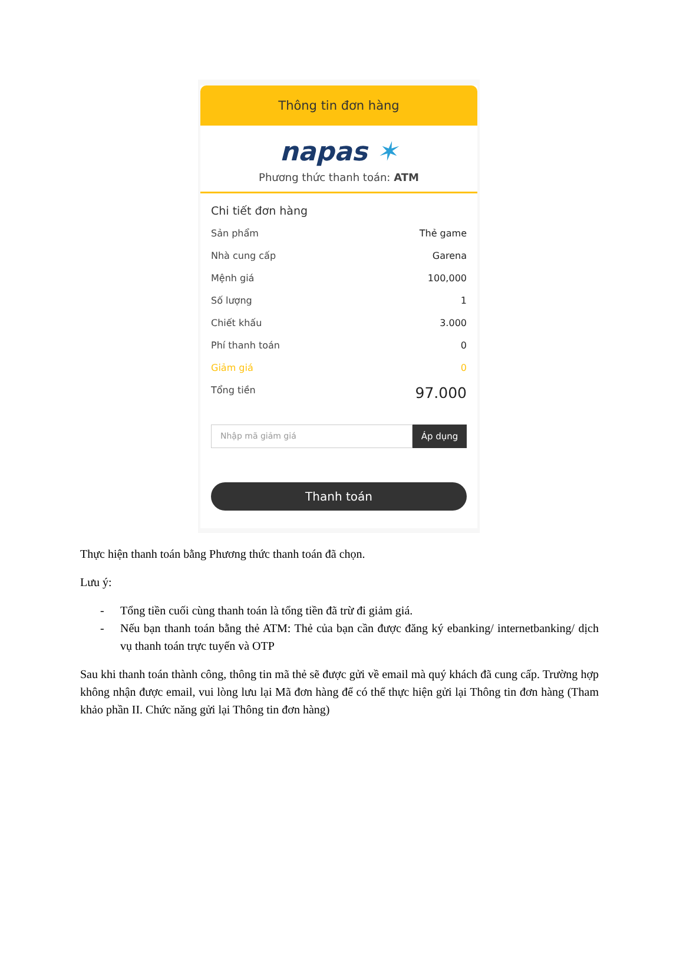Thông tin đơn hàng
napas ✶
Phương thức thanh toán: ATM
Chi tiết đơn hàng
Sản phẩm Thẻ game
Nhà cung cấp Garena
Mệnh giá 100,000
Số lượng 1
Chiết khấu 3.000
Phí thanh toán 0
Giảm giá 0
Tổng tiền 97.000
Nhập mã giảm giá
Áp dụng
Thanh toán
Thực hiện thanh toán bằng Phương thức thanh toán đã chọn.
Lưu ý:
- Tổng tiền cuối cùng thanh toán là tổng tiền đã trừ đi giảm giá.
- Nếu bạn thanh toán bằng thẻ ATM: Thẻ của bạn cần được đăng ký ebanking/ internetbanking/ dịch vụ thanh toán trực tuyến và OTP
Sau khi thanh toán thành công, thông tin mã thẻ sẽ được gửi về email mà quý khách đã cung cấp. Trường hợp không nhận được email, vui lòng lưu lại Mã đơn hàng để có thể thực hiện gửi lại Thông tin đơn hàng (Tham khảo phần II. Chức năng gửi lại Thông tin đơn hàng)